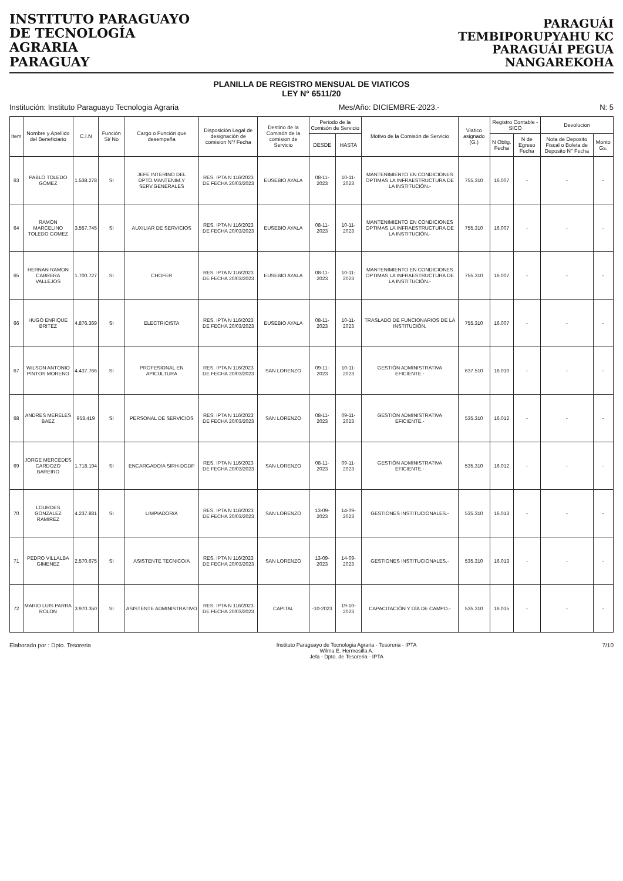INSTITUTO PARAGUAYO
DE TECNOLOGÍA
AGRARIA
PARAGUAY
PARAGUÁI
TEMBIPORUPYAHU KC
PARAGUÁI PEGUA
NANGAREKOHA
PLANILLA DE REGISTRO MENSUAL DE VIATICOS
LEY N° 6511/20
Institución: Instituto Paraguayo Tecnologia Agraria Mes/Año: DICIEMBRE-2023.- N: 5
| Item | Nombre y Apellido del Beneficiario | C.I.N | Función Si/ No | Cargo o Función que desempeña | Disposición Legal de designación de comision N°/ Fecha | Destino de la Comisón de la comision de Servicio | Periodo de la Comisón de Servicio | | Motivo de la Comisón de Servicio | Viatico asignado (G.) | Registro Contable - SICO | | Devolucion | |
| --- | --- | --- | --- | --- | --- | --- | --- | --- | --- | --- | --- | --- | --- | --- |
| | | | | | | | DESDE | HASTA | | | N Oblig. Fecha | N de Egreso Fecha | Nota de Deposito Fiscal o Boleta de Deposito N° Fecha | Monto Gs. |
| 63 | PABLO TOLEDO GOMEZ | 1.538.278 | SI | JEFE INTERINO DEL DPTO.MANTENIM.Y SERV.GENERALES | RES. IPTA N 116/2023 DE FECHA 20/03/2023 | EUSEBIO AYALA | 08-11-2023 | 10-11-2023 | MANTENIMIENTO EN CONDICIONES OPTIMAS LA INFRAESTRUCTURA DE LA INSTITUCIÓN.- | 755.310 | 16.007 | - | - | - |
| 64 | RAMON MARCELINO TOLEDO GOMEZ | 3.557.745 | SI | AUXILIAR DE SERVICIOS | RES. IPTA N 116/2023 DE FECHA 20/03/2023 | EUSEBIO AYALA | 08-11-2023 | 10-11-2023 | MANTENIMIENTO EN CONDICIONES OPTIMAS LA INFRAESTRUCTURA DE LA INSTITUCIÓN.- | 755.310 | 16.007 | - | - | - |
| 65 | HERNAN RAMON CABRERA VALLEJOS | 1.700.727 | SI | CHOFER | RES. IPTA N 116/2023 DE FECHA 20/03/2023 | EUSEBIO AYALA | 08-11-2023 | 10-11-2023 | MANTENIMIENTO EN CONDICIONES OPTIMAS LA INFRAESTRUCTURA DE LA INSTITUCIÓN.- | 755.310 | 16.007 | - | - | - |
| 66 | HUGO ENRIQUE BRITEZ | 4.876.369 | SI | ELECTRICISTA | RES. IPTA N 116/2023 DE FECHA 20/03/2023 | EUSEBIO AYALA | 08-11-2023 | 10-11-2023 | TRASLADO DE FUNCIONARIOS DE LA INSTITUCIÓN. | 755.310 | 16.007 | - | - | - |
| 67 | WILSON ANTONIO PINTOS MORENO | 4.437.766 | SI | PROFESIONAL EN APICULTURA | RES. IPTA N 116/2023 DE FECHA 20/03/2023 | SAN LORENZO | 09-11-2023 | 10-11-2023 | GESTIÓN ADMINISTRATIVA EFICIENTE.- | 637.510 | 16.010 | - | - | - |
| 68 | ANDRES MERELES BAEZ | 958.419 | SI | PERSONAL DE SERVICIOS | RES. IPTA N 116/2023 DE FECHA 20/03/2023 | SAN LORENZO | 08-11-2023 | 09-11-2023 | GESTIÓN ADMINISTRATIVA EFICIENTE.- | 535.310 | 16.012 | - | - | - |
| 69 | JORGE MERCEDES CARDOZO BAREIRO | 1.718.194 | SI | ENCARGADO/A SIRH-DGDP | RES. IPTA N 116/2023 DE FECHA 20/03/2023 | SAN LORENZO | 08-11-2023 | 09-11-2023 | GESTIÓN ADMINISTRATIVA EFICIENTE.- | 535.310 | 16.012 | - | - | - |
| 70 | LOURDES GONZALEZ RAMIREZ | 4.237.881 | SI | LIMPIADOR/A | RES. IPTA N 116/2023 DE FECHA 20/03/2023 | SAN LORENZO | 13-09-2023 | 14-09-2023 | GESTIONES INSTITUCIONALES.- | 535.310 | 16.013 | - | - | - |
| 71 | PEDRO VILLALBA GIMENEZ | 2.570.675 | SI | ASISTENTE TECNICO/A | RES. IPTA N 116/2023 DE FECHA 20/03/2023 | SAN LORENZO | 13-09-2023 | 14-09-2023 | GESTIONES INSTITUCIONALES.- | 535.310 | 16.013 | - | - | - |
| 72 | MARIO LUIS PARRA ROLON | 3.970.350 | SI | ASISTENTE ADMINISTRATIVO | RES. IPTA N 116/2023 DE FECHA 20/03/2023 | CAPITAL | -10-2023 | 19-10-2023 | CAPACITACIÓN Y DÍA DE CAMPO.- | 535.310 | 16.015 | - | - | - |
Elaborado por : Dpto. Tesoreria Instituto Paraguayo de Tecnologia Agraria - Tesoreria - IPTA
Wilma E. Hermosilla A.
Jefa - Dpto. de Tesoreria - IPTA 7/10